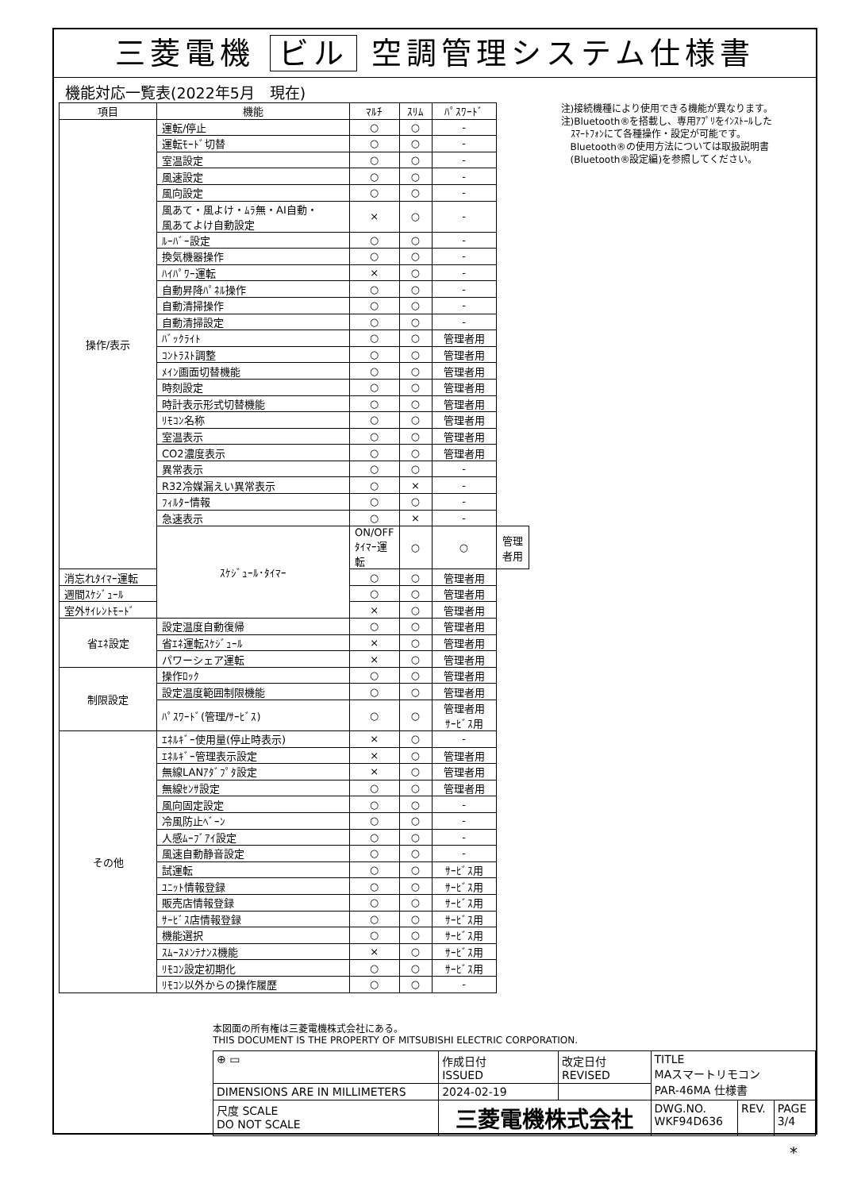三菱電機 ビル 空調管理システム仕様書
機能対応一覧表(2022年5月　現在)
| 項目 | 機能 | ﾏﾙﾁ | ｽﾘﾑ | ﾊﾟｽﾜｰﾄﾞ | |
| --- | --- | --- | --- | --- | --- |
| 操作/表示 | 運転/停止 | ○ | ○ | - | |
| | 運転ﾓｰﾄﾞ切替 | ○ | ○ | - | |
| | 室温設定 | ○ | ○ | - | |
| | 風速設定 | ○ | ○ | - | |
| | 風向設定 | ○ | ○ | - | |
| | 風あて・風よけ・ﾑﾗ無・AI自動・ 風あてよけ自動設定 | × | ○ | - | |
| | ﾙｰﾊﾞｰ設定 | ○ | ○ | - | |
| | 換気機器操作 | ○ | ○ | - | |
| | ﾊｲﾊﾟﾜｰ運転 | × | ○ | - | |
| | 自動昇降ﾊﾟﾈﾙ操作 | ○ | ○ | - | |
| | 自動清掃操作 | ○ | ○ | - | |
| | 自動清掃設定 | ○ | ○ | - | |
| | ﾊﾞｯｸﾗｲﾄ | ○ | ○ | 管理者用 | |
| | ｺﾝﾄﾗｽﾄ調整 | ○ | ○ | 管理者用 | |
| | ﾒｲﾝ画面切替機能 | ○ | ○ | 管理者用 | |
| | 時刻設定 | ○ | ○ | 管理者用 | |
| | 時計表示形式切替機能 | ○ | ○ | 管理者用 | |
| | ﾘﾓｺﾝ名称 | ○ | ○ | 管理者用 | |
| | 室温表示 | ○ | ○ | 管理者用 | |
| | CO2濃度表示 | ○ | ○ | 管理者用 | |
| | 異常表示 | ○ | ○ | - | |
| | R32冷媒漏えい異常表示 | ○ | × | - | |
| | ﾌｨﾙﾀｰ情報 | ○ | ○ | - | |
| | 急速表示 | ○ | × | - | |
| | ｽｹｼﾞｭｰﾙ･ﾀｲﾏｰ | ON/OFFﾀｲﾏｰ運転 | ○ | ○ | 管理者用 |
| 消忘れﾀｲﾏｰ運転 | | ○ | ○ | 管理者用 | |
| 週間ｽｹｼﾞｭｰﾙ | | ○ | ○ | 管理者用 | |
| 室外ｻｲﾚﾝﾄﾓｰﾄﾞ | | × | ○ | 管理者用 | |
| 省ｴﾈ設定 | 設定温度自動復帰 | ○ | ○ | 管理者用 | |
| | 省ｴﾈ運転ｽｹｼﾞｭｰﾙ | × | ○ | 管理者用 | |
| | パワーシェア運転 | × | ○ | 管理者用 | |
| 制限設定 | 操作ﾛｯｸ | ○ | ○ | 管理者用 | |
| | 設定温度範囲制限機能 | ○ | ○ | 管理者用 | |
| | ﾊﾟｽﾜｰﾄﾞ(管理/ｻｰﾋﾞｽ) | ○ | ○ | 管理者用 ｻｰﾋﾞｽ用 | |
| その他 | ｴﾈﾙｷﾞｰ使用量(停止時表示) | × | ○ | - | |
| | ｴﾈﾙｷﾞｰ管理表示設定 | × | ○ | 管理者用 | |
| | 無線LANｱﾀﾞﾌﾟﾀ設定 | × | ○ | 管理者用 | |
| | 無線ｾﾝｻ設定 | ○ | ○ | 管理者用 | |
| | 風向固定設定 | ○ | ○ | - | |
| | 冷風防止ﾍﾞｰﾝ | ○ | ○ | - | |
| | 人感ﾑｰﾌﾞｱｲ設定 | ○ | ○ | - | |
| | 風速自動静音設定 | ○ | ○ | - | |
| | 試運転 | ○ | ○ | ｻｰﾋﾞｽ用 | |
| | ﾕﾆｯﾄ情報登録 | ○ | ○ | ｻｰﾋﾞｽ用 | |
| | 販売店情報登録 | ○ | ○ | ｻｰﾋﾞｽ用 | |
| | ｻｰﾋﾞｽ店情報登録 | ○ | ○ | ｻｰﾋﾞｽ用 | |
| | 機能選択 | ○ | ○ | ｻｰﾋﾞｽ用 | |
| | ｽﾑｰｽﾒﾝﾃﾅﾝｽ機能 | × | ○ | ｻｰﾋﾞｽ用 | |
| | ﾘﾓｺﾝ設定初期化 | ○ | ○ | ｻｰﾋﾞｽ用 | |
| | ﾘﾓｺﾝ以外からの操作履歴 | ○ | ○ | - | |
注)接続機種により使用できる機能が異なります。
注)Bluetooth®を搭載し、専用ｱﾌﾟﾘをｲﾝｽﾄｰﾙした
　ｽﾏｰﾄﾌｫﾝにて各種操作・設定が可能です。
　Bluetooth®の使用方法については取扱説明書
　(Bluetooth®設定編)を参照してください。
本図面の所有権は三菱電機株式会社にある。
THIS DOCUMENT IS THE PROPERTY OF MITSUBISHI ELECTRIC CORPORATION.
| ⊕ ▭ | 作成日付 ISSUED | 改定日付 REVISED | TITLE MAスマートリモコン PAR-46MA 仕様書 | | |
| DIMENSIONS ARE IN MILLIMETERS | 2024-02-19 | | | | |
| 尺度 SCALE DO NOT SCALE | 三菱電機株式会社 | | DWG.NO. WKF94D636 | REV. | PAGE 3/4 |
*